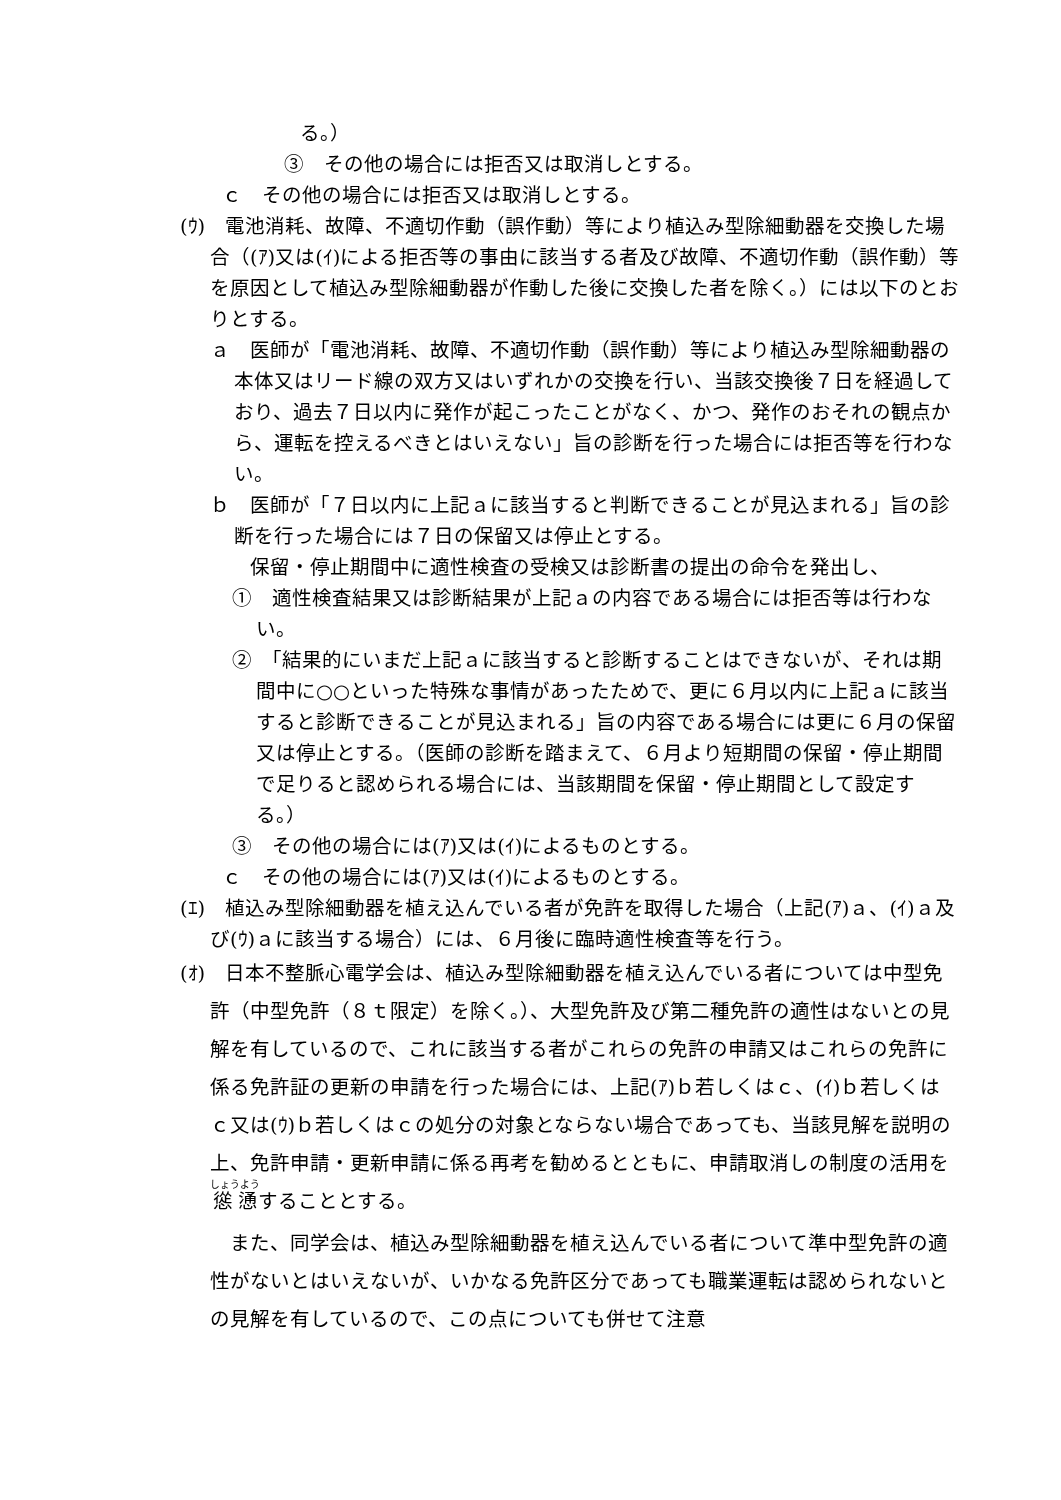る。）
③　その他の場合には拒否又は取消しとする。
ｃ　その他の場合には拒否又は取消しとする。
(ｳ)　電池消耗、故障、不適切作動（誤作動）等により植込み型除細動器を交換した場合（(ｱ)又は(ｲ)による拒否等の事由に該当する者及び故障、不適切作動（誤作動）等を原因として植込み型除細動器が作動した後に交換した者を除く。）には以下のとおりとする。
ａ　医師が「電池消耗、故障、不適切作動（誤作動）等により植込み型除細動器の本体又はリード線の双方又はいずれかの交換を行い、当該交換後７日を経過しており、過去７日以内に発作が起こったことがなく、かつ、発作のおそれの観点から、運転を控えるべきとはいえない」旨の診断を行った場合には拒否等を行わない。
ｂ　医師が「７日以内に上記ａに該当すると判断できることが見込まれる」旨の診断を行った場合には７日の保留又は停止とする。
保留・停止期間中に適性検査の受検又は診断書の提出の命令を発出し、
①　適性検査結果又は診断結果が上記ａの内容である場合には拒否等は行わない。
②　「結果的にいまだ上記ａに該当すると診断することはできないが、それは期間中に○○といった特殊な事情があったためで、更に６月以内に上記ａに該当すると診断できることが見込まれる」旨の内容である場合には更に６月の保留又は停止とする。（医師の診断を踏まえて、６月より短期間の保留・停止期間で足りると認められる場合には、当該期間を保留・停止期間として設定する。）
③　その他の場合には(ｱ)又は(ｲ)によるものとする。
ｃ　その他の場合には(ｱ)又は(ｲ)によるものとする。
(ｴ)　植込み型除細動器を植え込んでいる者が免許を取得した場合（上記(ｱ)ａ、(ｲ)ａ及び(ｳ)ａに該当する場合）には、６月後に臨時適性検査等を行う。
(ｵ)　日本不整脈心電学会は、植込み型除細動器を植え込んでいる者については中型免許（中型免許（８ｔ限定）を除く。）、大型免許及び第二種免許の適性はないとの見解を有しているので、これに該当する者がこれらの免許の申請又はこれらの免許に係る免許証の更新の申請を行った場合には、上記(ｱ)ｂ若しくはｃ、(ｲ)ｂ若しくはｃ又は(ｳ)ｂ若しくはｃの処分の対象とならない場合であっても、当該見解を説明の上、免許申請・更新申請に係る再考を勧めるとともに、申請取消しの制度の活用を慫慂することとする。
また、同学会は、植込み型除細動器を植え込んでいる者について準中型免許の適性がないとはいえないが、いかなる免許区分であっても職業運転は認められないとの見解を有しているので、この点についても併せて注意